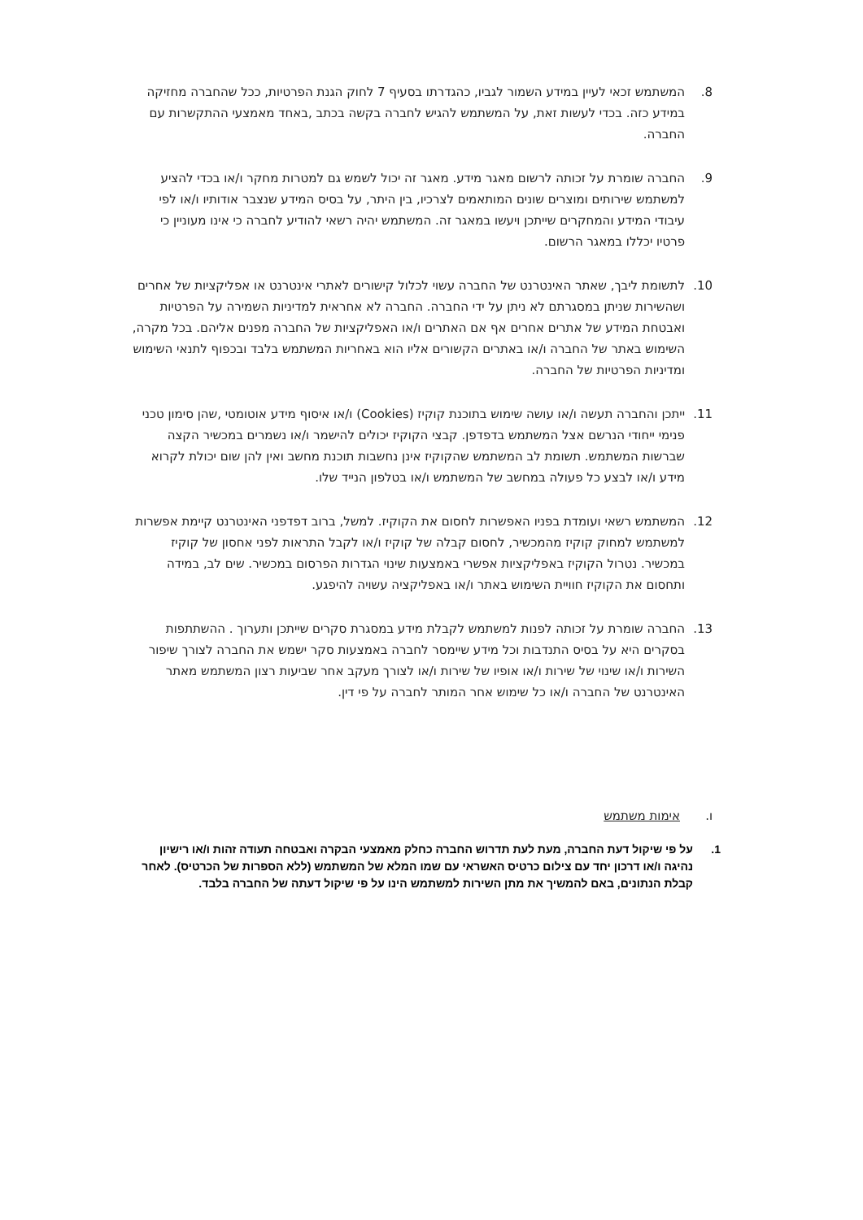8. המשתמש זכאי לעיין במידע השמור לגביו, כהגדרתו בסעיף 7 לחוק הגנת הפרטיות, ככל שהחברה מחזיקה במידע כזה. בכדי לעשות זאת, על המשתמש להגיש לחברה בקשה בכתב ,באחד מאמצעי ההתקשרות עם החברה.
9. החברה שומרת על זכותה לרשום מאגר מידע. מאגר זה יכול לשמש גם למטרות מחקר ו/או בכדי להציע למשתמש שירותים ומוצרים שונים המותאמים לצרכיו, בין היתר, על בסיס המידע שנצבר אודותיו ו/או לפי עיבודי המידע והמחקרים שייתכן ויעשו במאגר זה. המשתמש יהיה רשאי להודיע לחברה כי אינו מעוניין כי פרטיו יכללו במאגר הרשום.
10. לתשומת ליבך, שאתר האינטרנט של החברה עשוי לכלול קישורים לאתרי אינטרנט או אפליקציות של אחרים ושהשירות שניתן במסגרתם לא ניתן על ידי החברה. החברה לא אחראית למדיניות השמירה על הפרטיות ואבטחת המידע של אתרים אחרים אף אם האתרים ו/או האפליקציות של החברה מפנים אליהם. בכל מקרה, השימוש באתר של החברה ו/או באתרים הקשורים אליו הוא באחריות המשתמש בלבד ובכפוף לתנאי השימוש ומדיניות הפרטיות של החברה.
11. ייתכן והחברה תעשה ו/או עושה שימוש בתוכנת קוקיז (Cookies) ו/או איסוף מידע אוטומטי ,שהן סימון טכני פנימי ייחודי הנרשם אצל המשתמש בדפדפן. קבצי הקוקיז יכולים להישמר ו/או נשמרים במכשיר הקצה שברשות המשתמש. תשומת לב המשתמש שהקוקיז אינן נחשבות תוכנת מחשב ואין להן שום יכולת לקרוא מידע ו/או לבצע כל פעולה במחשב של המשתמש ו/או בטלפון הנייד שלו.
12. המשתמש רשאי ועומדת בפניו האפשרות לחסום את הקוקיז. למשל, ברוב דפדפני האינטרנט קיימת אפשרות למשתמש למחוק קוקיז מהמכשיר, לחסום קבלה של קוקיז ו/או לקבל התראות לפני אחסון של קוקיז במכשיר. נטרול הקוקיז באפליקציות אפשרי באמצעות שינוי הגדרות הפרסום במכשיר. שים לב, במידה ותחסום את הקוקיז חוויית השימוש באתר ו/או באפליקציה עשויה להיפגע.
13. החברה שומרת על זכותה לפנות למשתמש לקבלת מידע במסגרת סקרים שייתכן ותערוך . ההשתתפות בסקרים היא על בסיס התנדבות וכל מידע שיימסר לחברה באמצעות סקר ישמש את החברה לצורך שיפור השירות ו/או שינוי של שירות ו/או אופיו של שירות ו/או לצורך מעקב אחר שביעות רצון המשתמש מאתר האינטרנט של החברה ו/או כל שימוש אחר המותר לחברה על פי דין.
ו. אימות משתמש
1. על פי שיקול דעת החברה, מעת לעת תדרוש החברה כחלק מאמצעי הבקרה ואבטחה תעודה זהות ו/או רישיון נהיגה ו/או דרכון יחד עם צילום כרטיס האשראי עם שמו המלא של המשתמש (ללא הספרות של הכרטיס). לאחר קבלת הנתונים, באם להמשיך את מתן השירות למשתמש הינו על פי שיקול דעתה של החברה בלבד.